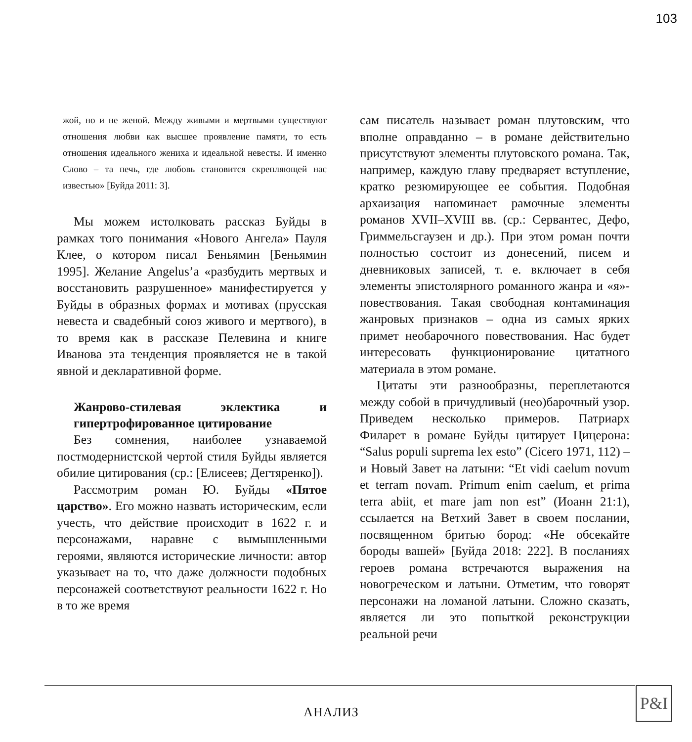103
жой, но и не женой. Между живыми и мертвыми существуют отношения любви как высшее проявление памяти, то есть отношения идеального жениха и идеальной невесты. И именно Слово – та печь, где любовь становится скрепляющей нас известью» [Буйда 2011: 3].
Мы можем истолковать рассказ Буйды в рамках того понимания «Нового Ангела» Пауля Клее, о котором писал Беньямин [Беньямин 1995]. Желание Angelus’a «разбудить мертвых и восстановить разрушенное» манифестируется у Буйды в образных формах и мотивах (прусская невеста и свадебный союз живого и мертвого), в то время как в рассказе Пелевина и книге Иванова эта тенденция проявляется не в такой явной и декларативной форме.
Жанрово-стилевая эклектика и гипертрофированное цитирование
Без сомнения, наиболее узнаваемой постмодернистской чертой стиля Буйды является обилие цитирования (ср.: [Елисеев; Дегтяренко]).
Рассмотрим роман Ю. Буйды «Пятое царство». Его можно назвать историческим, если учесть, что действие происходит в 1622 г. и персонажами, наравне с вымышленными героями, являются исторические личности: автор указывает на то, что даже должности подобных персонажей соответствуют реальности 1622 г. Но в то же время
сам писатель называет роман плутовским, что вполне оправданно – в романе действительно присутствуют элементы плутовского романа. Так, например, каждую главу предваряет вступление, кратко резюмирующее ее события. Подобная архаизация напоминает рамочные элементы романов XVII–XVIII вв. (ср.: Сервантес, Дефо, Гриммельсгаузен и др.). При этом роман почти полностью состоит из донесений, писем и дневниковых записей, т. е. включает в себя элементы эпистолярного романного жанра и «я»-повествования. Такая свободная контаминация жанровых признаков – одна из самых ярких примет необарочного повествования. Нас будет интересовать функционирование цитатного материала в этом романе.
Цитаты эти разнообразны, переплетаются между собой в причудливый (нео)барочный узор. Приведем несколько примеров. Патриарх Филарет в романе Буйды цитирует Цицерона: “Salus populi suprema lex esto” (Cicero 1971, 112) – и Новый Завет на латыни: “Et vidi caelum novum et terram novam. Primum enim caelum, et prima terra abiit, et mare jam non est” (Иоанн 21:1), ссылается на Ветхий Завет в своем послании, посвященном бритью бород: «Не обсекайте бороды вашей» [Буйда 2018: 222]. В посланиях героев романа встречаются выражения на новогреческом и латыни. Отметим, что говорят персонажи на ломаной латыни. Сложно сказать, является ли это попыткой реконструкции реальной речи
АНАЛИЗ
P&I